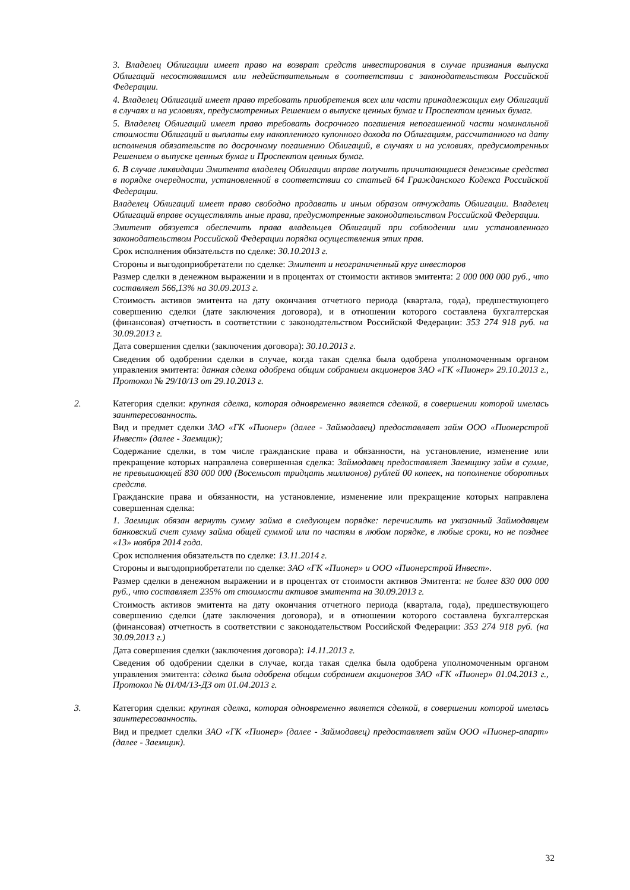3. Владелец Облигации имеет право на возврат средств инвестирования в случае признания выпуска Облигаций несостоявшимся или недействительным в соответствии с законодательством Российской Федерации.
4. Владелец Облигаций имеет право требовать приобретения всех или части принадлежащих ему Облигаций в случаях и на условиях, предусмотренных Решением о выпуске ценных бумаг и Проспектом ценных бумаг.
5. Владелец Облигаций имеет право требовать досрочного погашения непогашенной части номинальной стоимости Облигаций и выплаты ему накопленного купонного дохода по Облигациям, рассчитанного на дату исполнения обязательств по досрочному погашению Облигаций, в случаях и на условиях, предусмотренных Решением о выпуске ценных бумаг и Проспектом ценных бумаг.
6. В случае ликвидации Эмитента владелец Облигации вправе получить причитающиеся денежные средства в порядке очередности, установленной в соответствии со статьей 64 Гражданского Кодекса Российской Федерации.
Владелец Облигаций имеет право свободно продавать и иным образом отчуждать Облигации. Владелец Облигаций вправе осуществлять иные права, предусмотренные законодательством Российской Федерации.
Эмитент обязуется обеспечить права владельцев Облигаций при соблюдении ими установленного законодательством Российской Федерации порядка осуществления этих прав.
Срок исполнения обязательств по сделке: 30.10.2013 г.
Стороны и выгодоприобретатели по сделке: Эмитент и неограниченный круг инвесторов
Размер сделки в денежном выражении и в процентах от стоимости активов эмитента: 2 000 000 000 руб., что составляет 566,13% на 30.09.2013 г.
Стоимость активов эмитента на дату окончания отчетного периода (квартала, года), предшествующего совершению сделки (дате заключения договора), и в отношении которого составлена бухгалтерская (финансовая) отчетность в соответствии с законодательством Российской Федерации: 353 274 918 руб. на 30.09.2013 г.
Дата совершения сделки (заключения договора): 30.10.2013 г.
Сведения об одобрении сделки в случае, когда такая сделка была одобрена уполномоченным органом управления эмитента: данная сделка одобрена общим собранием акционеров ЗАО «ГК «Пионер» 29.10.2013 г., Протокол № 29/10/13 от 29.10.2013 г.
2.
Категория сделки: крупная сделка, которая одновременно является сделкой, в совершении которой имелась заинтересованность.
Вид и предмет сделки ЗАО «ГК «Пионер» (далее - Займодавец) предоставляет займ ООО «Пионерстрой Инвест» (далее - Заемщик);
Содержание сделки, в том числе гражданские права и обязанности, на установление, изменение или прекращение которых направлена совершенная сделка: Займодавец предоставляет Заемщику займ в сумме, не превышающей 830 000 000 (Восемьсот тридцать миллионов) рублей 00 копеек, на пополнение оборотных средств.
Гражданские права и обязанности, на установление, изменение или прекращение которых направлена совершенная сделка:
1. Заемщик обязан вернуть сумму займа в следующем порядке: перечислить на указанный Займодавцем банковский счет сумму займа общей суммой или по частям в любом порядке, в любые сроки, но не позднее «13» ноября 2014 года.
Срок исполнения обязательств по сделке: 13.11.2014 г.
Стороны и выгодоприобретатели по сделке: ЗАО «ГК «Пионер» и ООО «Пионерстрой Инвест».
Размер сделки в денежном выражении и в процентах от стоимости активов Эмитента: не более 830 000 000 руб., что составляет 235% от стоимости активов эмитента на 30.09.2013 г.
Стоимость активов эмитента на дату окончания отчетного периода (квартала, года), предшествующего совершению сделки (дате заключения договора), и в отношении которого составлена бухгалтерская (финансовая) отчетность в соответствии с законодательством Российской Федерации: 353 274 918 руб. (на 30.09.2013 г.)
Дата совершения сделки (заключения договора): 14.11.2013 г.
Сведения об одобрении сделки в случае, когда такая сделка была одобрена уполномоченным органом управления эмитента: сделка была одобрена общим собранием акционеров ЗАО «ГК «Пионер» 01.04.2013 г., Протокол № 01/04/13-ДЗ от 01.04.2013 г.
3.
Категория сделки: крупная сделка, которая одновременно является сделкой, в совершении которой имелась заинтересованность.
Вид и предмет сделки ЗАО «ГК «Пионер» (далее - Займодавец) предоставляет займ ООО «Пионер-апарт» (далее - Заемщик).
32